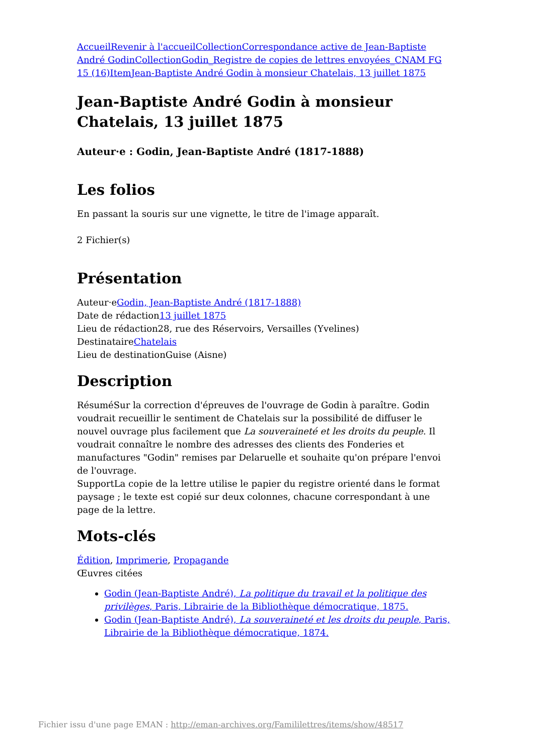Accueil Revenir à l'accueil Collection Correspondance active de Jean-Baptiste André Godin Collection Godin_Registre de copies de lettres envoyées_CNAM FG 15 (16) Item Jean-Baptiste André Godin à monsieur Chatelais, 13 juillet 1875
Jean-Baptiste André Godin à monsieur Chatelais, 13 juillet 1875
Auteur·e : Godin, Jean-Baptiste André (1817-1888)
Les folios
En passant la souris sur une vignette, le titre de l'image apparaît.
2 Fichier(s)
Présentation
Auteur·eGodin, Jean-Baptiste André (1817-1888)
Date de rédaction13 juillet 1875
Lieu de rédaction28, rue des Réservoirs, Versailles (Yvelines)
DestinataireChatelais
Lieu de destinationGuise (Aisne)
Description
RésuméSur la correction d'épreuves de l'ouvrage de Godin à paraître. Godin voudrait recueillir le sentiment de Chatelais sur la possibilité de diffuser le nouvel ouvrage plus facilement que La souveraineté et les droits du peuple. Il voudrait connaître le nombre des adresses des clients des Fonderies et manufactures "Godin" remises par Delaruelle et souhaite qu'on prépare l'envoi de l'ouvrage.
SupportLa copie de la lettre utilise le papier du registre orienté dans le format paysage ; le texte est copié sur deux colonnes, chacune correspondant à une page de la lettre.
Mots-clés
Édition, Imprimerie, Propagande
Œuvres citées
Godin (Jean-Baptiste André), La politique du travail et la politique des privilèges, Paris, Librairie de la Bibliothèque démocratique, 1875.
Godin (Jean-Baptiste André), La souveraineté et les droits du peuple, Paris, Librairie de la Bibliothèque démocratique, 1874.
Fichier issu d'une page EMAN : http://eman-archives.org/Famililettres/items/show/48517